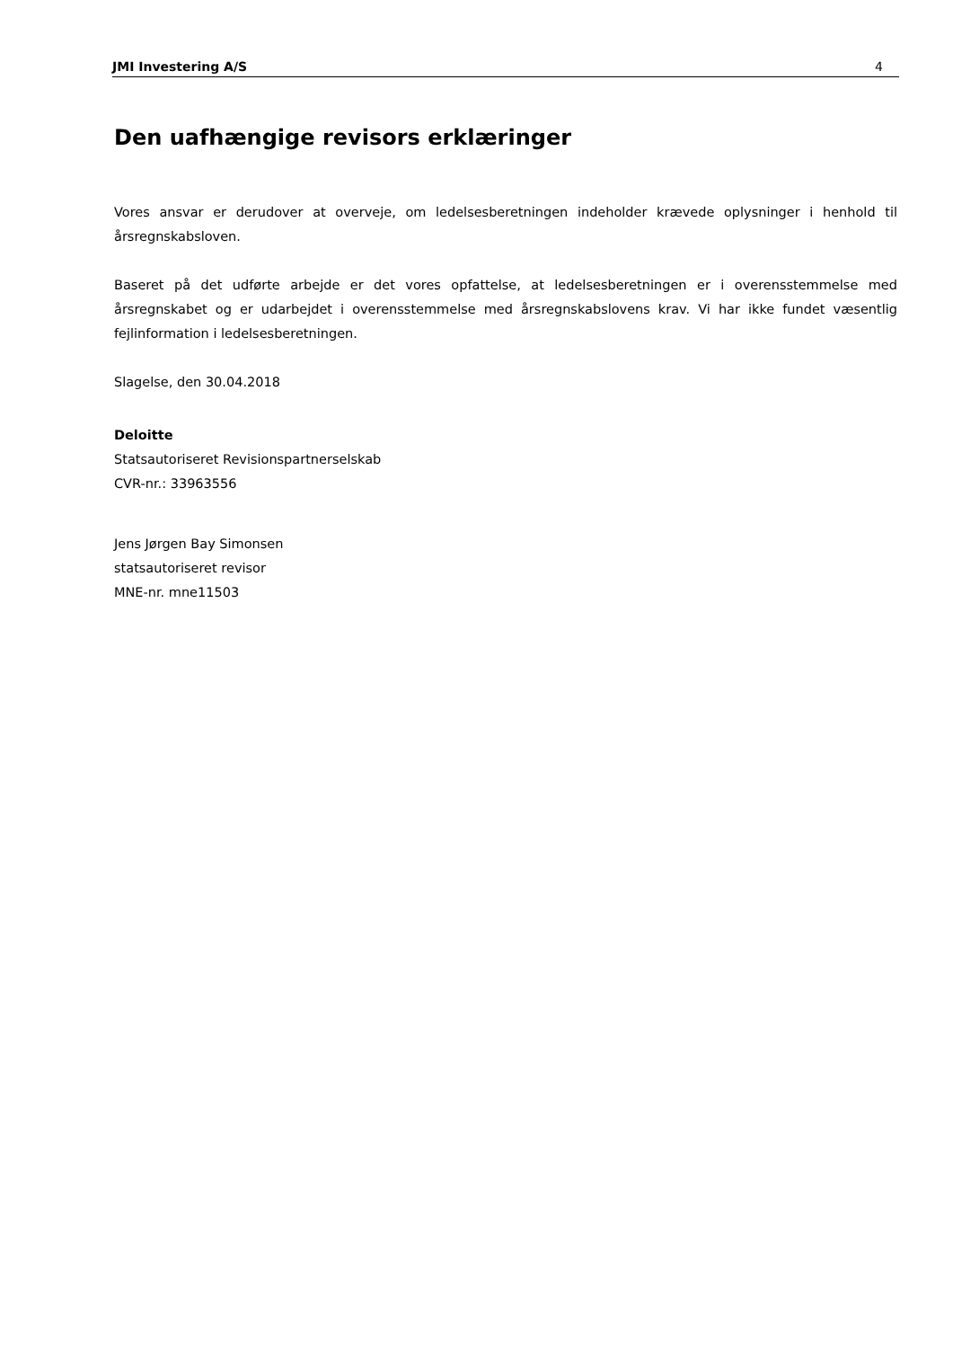JMI Investering A/S 4
Den uafhængige revisors erklæringer
Vores ansvar er derudover at overveje, om ledelsesberetningen indeholder krævede oplysninger i henhold til årsregnskabsloven.
Baseret på det udførte arbejde er det vores opfattelse, at ledelsesberetningen er i overensstemmelse med årsregnskabet og er udarbejdet i overensstemmelse med årsregnskabslovens krav. Vi har ikke fundet væsentlig fejlinformation i ledelsesberetningen.
Slagelse, den 30.04.2018
Deloitte
Statsautoriseret Revisionspartnerselskab
CVR-nr.: 33963556
Jens Jørgen Bay Simonsen
statsautoriseret revisor
MNE-nr. mne11503